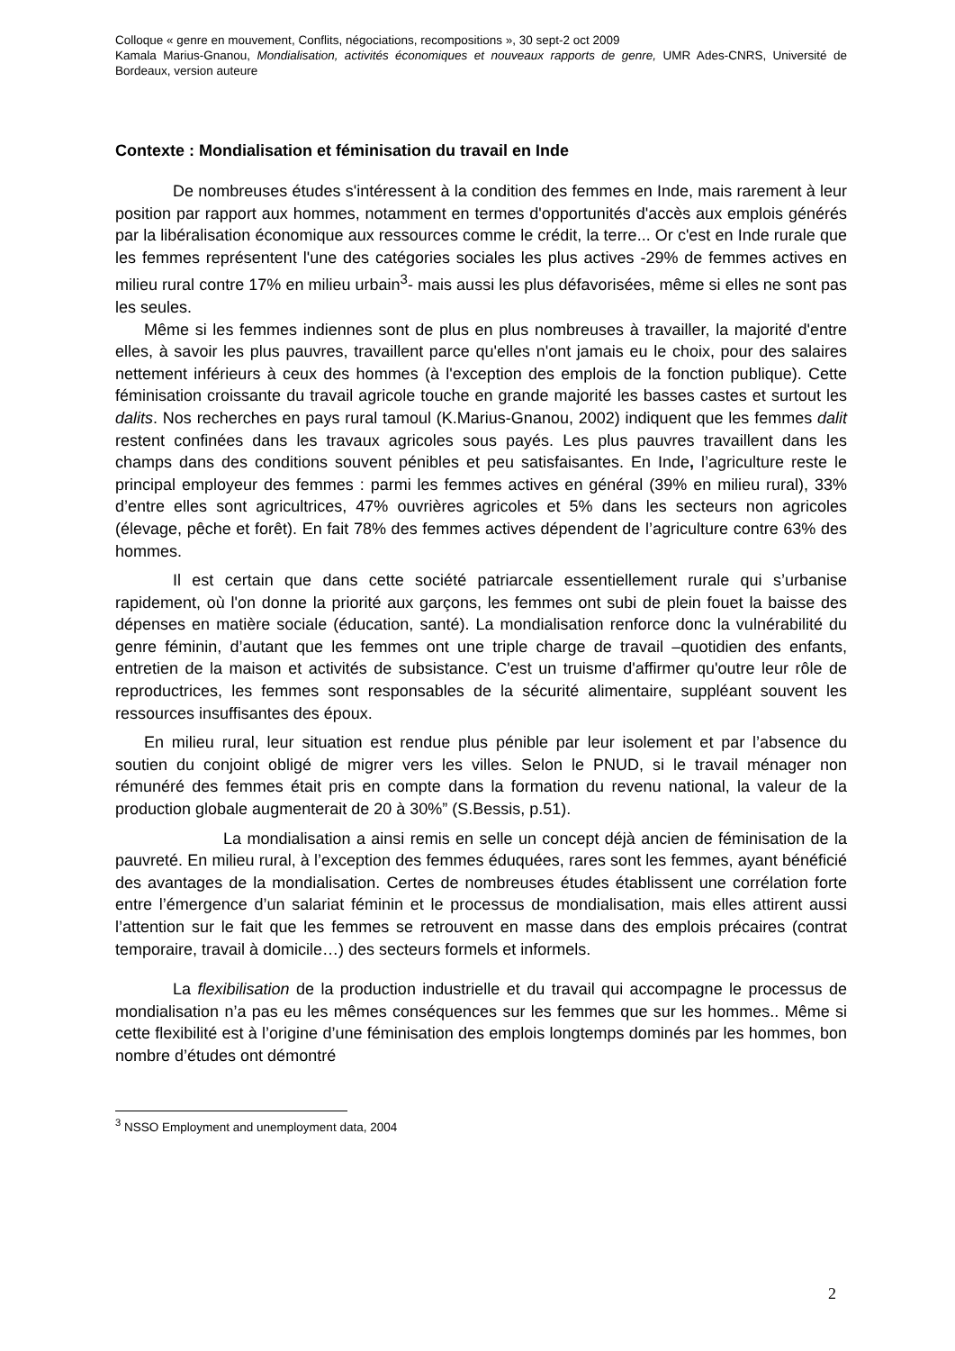Colloque « genre en mouvement, Conflits, négociations, recompositions », 30 sept-2 oct 2009
Kamala Marius-Gnanou, Mondialisation, activités économiques et nouveaux rapports de genre, UMR Ades-CNRS, Université de Bordeaux, version auteure
Contexte : Mondialisation et féminisation du travail en Inde
De nombreuses études s'intéressent à la condition des femmes en Inde, mais rarement à leur position par rapport aux hommes, notamment en termes d'opportunités d'accès aux emplois générés par la libéralisation économique aux ressources comme le crédit, la terre... Or c'est en Inde rurale que les femmes représentent l'une des catégories sociales les plus actives -29% de femmes actives en milieu rural contre 17% en milieu urbain<sup>3</sup>- mais aussi les plus défavorisées, même si elles ne sont pas les seules.
Même si les femmes indiennes sont de plus en plus nombreuses à travailler, la majorité d'entre elles, à savoir les plus pauvres, travaillent parce qu'elles n'ont jamais eu le choix, pour des salaires nettement inférieurs à ceux des hommes (à l'exception des emplois de la fonction publique). Cette féminisation croissante du travail agricole touche en grande majorité les basses castes et surtout les dalits. Nos recherches en pays rural tamoul (K.Marius-Gnanou, 2002) indiquent que les femmes dalit restent confinées dans les travaux agricoles sous payés. Les plus pauvres travaillent dans les champs dans des conditions souvent pénibles et peu satisfaisantes. En Inde, l’agriculture reste le principal employeur des femmes : parmi les femmes actives en général (39% en milieu rural), 33% d’entre elles sont agricultrices, 47% ouvrières agricoles et 5% dans les secteurs non agricoles (élevage, pêche et forêt). En fait 78% des femmes actives dépendent de l’agriculture contre 63% des hommes.
Il est certain que dans cette société patriarcale essentiellement rurale qui s’urbanise rapidement, où l'on donne la priorité aux garçons, les femmes ont subi de plein fouet la baisse des dépenses en matière sociale (éducation, santé). La mondialisation renforce donc la vulnérabilité du genre féminin, d’autant que les femmes ont une triple charge de travail –quotidien des enfants, entretien de la maison et activités de subsistance. C'est un truisme d'affirmer qu'outre leur rôle de reproductrices, les femmes sont responsables de la sécurité alimentaire, suppléant souvent les ressources insuffisantes des époux.
En milieu rural, leur situation est rendue plus pénible par leur isolement et par l’absence du soutien du conjoint obligé de migrer vers les villes. Selon le PNUD, si le travail ménager non rémunéré des femmes était pris en compte dans la formation du revenu national, la valeur de la production globale augmenterait de 20 à 30%” (S.Bessis, p.51).
La mondialisation a ainsi remis en selle un concept déjà ancien de féminisation de la pauvreté. En milieu rural, à l’exception des femmes éduquées, rares sont les femmes, ayant bénéficié des avantages de la mondialisation. Certes de nombreuses études établissent une corrélation forte entre l’émergence d’un salariat féminin et le processus de mondialisation, mais elles attirent aussi l’attention sur le fait que les femmes se retrouvent en masse dans des emplois précaires (contrat temporaire, travail à domicile…) des secteurs formels et informels.
La flexibilisation de la production industrielle et du travail qui accompagne le processus de mondialisation n’a pas eu les mêmes conséquences sur les femmes que sur les hommes.. Même si cette flexibilité est à l’origine d’une féminisation des emplois longtemps dominés par les hommes, bon nombre d’études ont démontré
<sup>3</sup> NSSO Employment and unemployment data, 2004
2